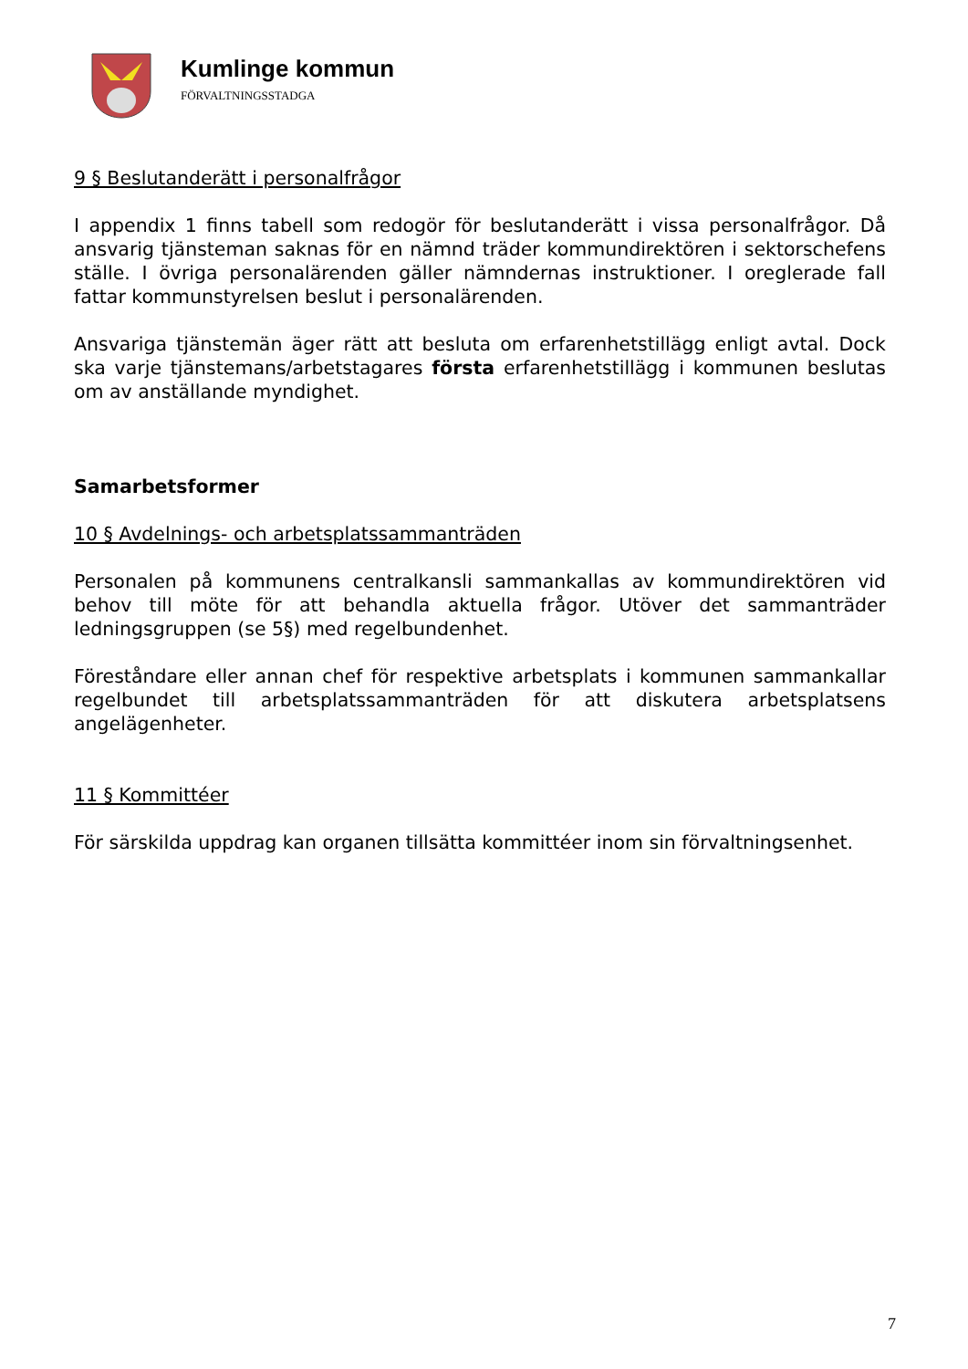Kumlinge kommun
FÖRVALTNINGSSTADGA
9 § Beslutanderätt i personalfrågor
I appendix 1 finns tabell som redogör för beslutanderätt i vissa personalfrågor. Då ansvarig tjänsteman saknas för en nämnd träder kommundirektören i sektorschefens ställe. I övriga personalärenden gäller nämndernas instruktioner. I oreglerade fall fattar kommunstyrelsen beslut i personalärenden.
Ansvariga tjänstemän äger rätt att besluta om erfarenhetstillägg enligt avtal. Dock ska varje tjänstemans/arbetstagares första erfarenhetstillägg i kommunen beslutas om av anställande myndighet.
Samarbetsformer
10 § Avdelnings- och arbetsplatssammanträden
Personalen på kommunens centralkansli sammankallas av kommundirektören vid behov till möte för att behandla aktuella frågor. Utöver det sammanträder ledningsgruppen (se 5§) med regelbundenhet.
Föreståndare eller annan chef för respektive arbetsplats i kommunen sammankallar regelbundet till arbetsplatssammanträden för att diskutera arbetsplatsens angelägenheter.
11 § Kommittéer
För särskilda uppdrag kan organen tillsätta kommittéer inom sin förvaltningsenhet.
7